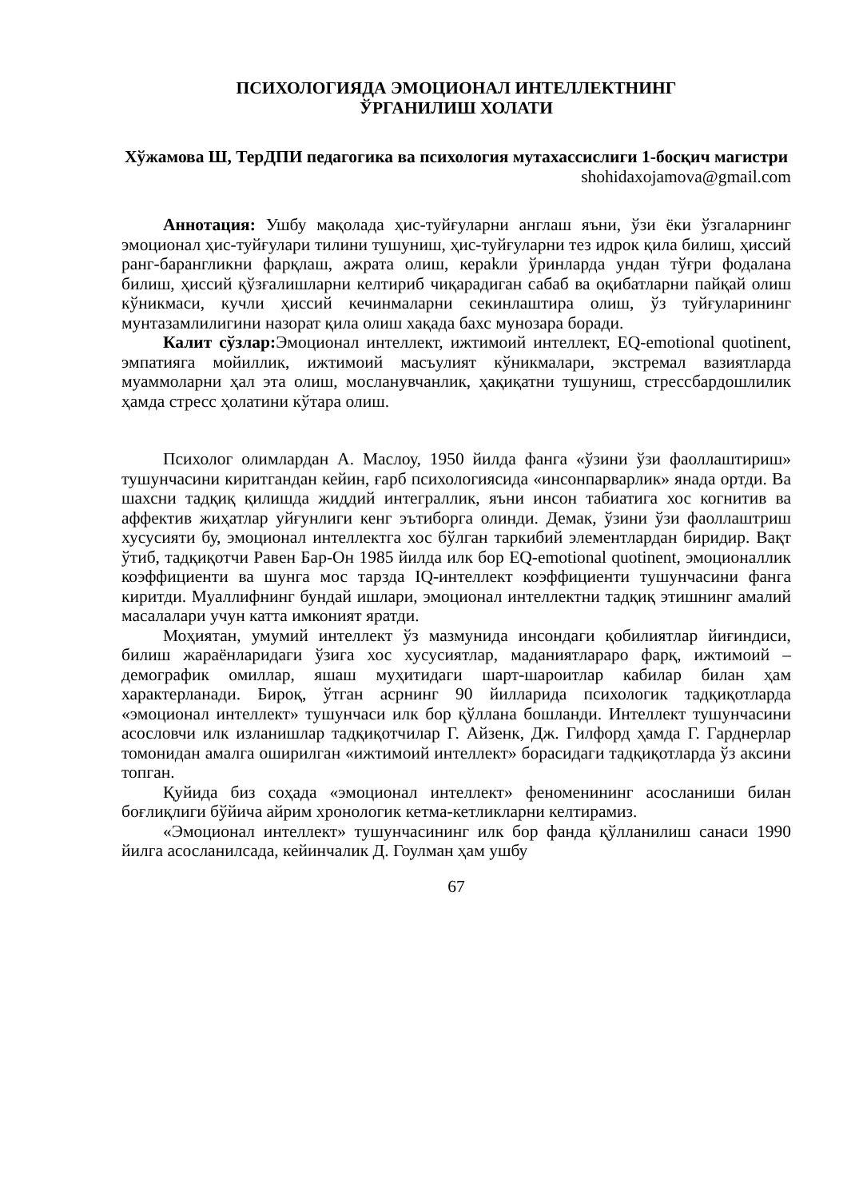ПСИХОЛОГИЯДА ЭМОЦИОНАЛ ИНТЕЛЛЕКТНИНГ
ЎРГАНИЛИШ ХОЛАТИ
Хўжамова Ш, ТерДПИ педагогика ва психология мутахассислиги 1-босқич магистри
shohidaxojamova@gmail.com
Аннотация: Ушбу мақолада ҳис-туйғуларни англаш яъни, ўзи ёки ўзгаларнинг эмоционал ҳис-туйғулари тилини тушуниш, ҳис-туйғуларни тез идрок қила билиш, ҳиссий ранг-барангликни фарқлаш, ажрата олиш, кераkли ўринларда ундан тўғри фодалана билиш, ҳиссий қўзғалишларни келтириб чиқарадиган сабаб ва оқибатларни пайқай олиш кўникмаси, кучли ҳиссий кечинмаларни секинлаштира олиш, ўз туйғуларининг мунтазамлилигини назорат қила олиш хақада бахс мунозара боради.
Калит сўзлар: Эмоционал интеллект, ижтимоий интеллект, EQ-emotional quotinent, эмпатияга мойиллик, ижтимоий масъулият кўникмалари, экстремал вазиятларда муаммоларни ҳал эта олиш, мосланувчанлик, ҳақиқатни тушуниш, стрессбардошлилик ҳамда стресс ҳолатини кўтара олиш.
Психолог олимлардан А. Маслоу, 1950 йилда фанга «ўзини ўзи фаоллаштириш» тушунчасини киритгандан кейин, ғарб психологиясида «инсонпарварлик» янада ортди. Ва шахсни тадқиқ қилишда жиддий интеграллик, яъни инсон табиатига хос когнитив ва аффектив жиҳатлар уйғунлиги кенг эътиборга олинди. Демак, ўзини ўзи фаоллаштриш хусусияти бу, эмоционал интеллектга хос бўлган таркибий элементлардан биридир. Вақт ўтиб, тадқиқотчи Равен Бар-Он 1985 йилда илк бор EQ-emotional quotinent, эмоционаллик коэффициенти ва шунга мос тарзда IQ-интеллект коэффициенти тушунчасини фанга киритди. Муаллифнинг бундай ишлари, эмоционал интеллектни тадқиқ этишнинг амалий масалалари учун катта имконият яратди.
Моҳиятан, умумий интеллект ўз мазмунида инсондаги қобилиятлар йиғиндиси, билиш жараёнларидаги ўзига хос хусусиятлар, маданиятлараро фарқ, ижтимоий – демографик омиллар, яшаш муҳитидаги шарт-шароитлар кабилар билан ҳам характерланади. Бироқ, ўтган асрнинг 90 йилларида психологик тадқиқотларда «эмоционал интеллект» тушунчаси илк бор қўллана бошланди. Интеллект тушунчасини асословчи илк изланишлар тадқиқотчилар Г. Айзенк, Дж. Гилфорд ҳамда Г. Гарднерлар томонидан амалга оширилган «ижтимоий интеллект» борасидаги тадқиқотларда ўз аксини топган.
Қуйида биз соҳада «эмоционал интеллект» феноменининг асосланиши билан боғлиқлиги бўйича айрим хронологик кетма-кетликларни келтирамиз.
«Эмоционал интеллект» тушунчасининг илк бор фанда қўлланилиш санаси 1990 йилга асосланилсада, кейинчалик Д. Гоулман ҳам ушбу
67